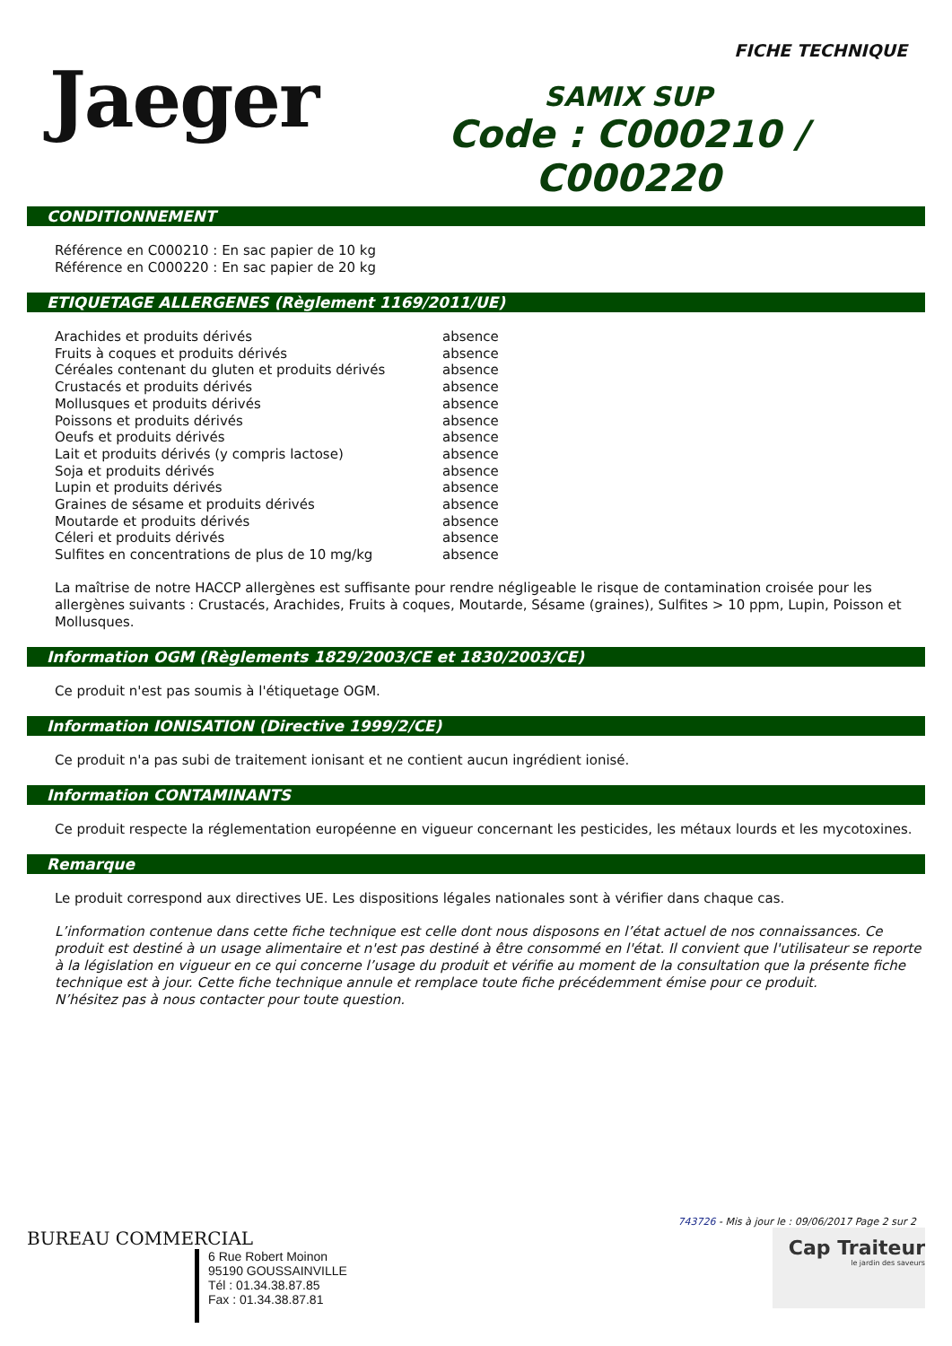FICHE TECHNIQUE
Jaeger
SAMIX SUP
Code : C000210 / C000220
CONDITIONNEMENT
Référence en C000210 : En sac papier de 10 kg
Référence en C000220 : En sac papier de 20 kg
ETIQUETAGE ALLERGENES (Règlement 1169/2011/UE)
| Arachides et produits dérivés | absence |
| Fruits à coques et produits dérivés | absence |
| Céréales contenant du gluten et produits dérivés | absence |
| Crustacés et produits dérivés | absence |
| Mollusques et produits dérivés | absence |
| Poissons et produits dérivés | absence |
| Oeufs et produits dérivés | absence |
| Lait et produits dérivés (y compris lactose) | absence |
| Soja et produits dérivés | absence |
| Lupin et produits dérivés | absence |
| Graines de sésame et produits dérivés | absence |
| Moutarde et produits dérivés | absence |
| Céleri et produits dérivés | absence |
| Sulfites en concentrations de plus de 10 mg/kg | absence |
La maîtrise de notre HACCP allergènes est suffisante pour rendre négligeable le risque de contamination croisée pour les allergènes suivants : Crustacés, Arachides, Fruits à coques, Moutarde, Sésame (graines), Sulfites > 10 ppm, Lupin, Poisson et Mollusques.
Information OGM (Règlements 1829/2003/CE et 1830/2003/CE)
Ce produit n'est pas soumis à l'étiquetage OGM.
Information IONISATION (Directive 1999/2/CE)
Ce produit n'a pas subi de traitement ionisant et ne contient aucun ingrédient ionisé.
Information CONTAMINANTS
Ce produit respecte la réglementation européenne en vigueur concernant les pesticides, les métaux lourds et les mycotoxines.
Remarque
Le produit correspond aux directives UE. Les dispositions légales nationales sont à vérifier dans chaque cas.
L’information contenue dans cette fiche technique est celle dont nous disposons en l’état actuel de nos connaissances. Ce produit est destiné à un usage alimentaire et n'est pas destiné à être consommé en l'état. Il convient que l'utilisateur se reporte à la législation en vigueur en ce qui concerne l’usage du produit et vérifie au moment de la consultation que la présente fiche technique est à jour. Cette fiche technique annule et remplace toute fiche précédemment émise pour ce produit.
N’hésitez pas à nous contacter pour toute question.
743726 - Mis à jour le : 09/06/2017 Page 2 sur 2
BUREAU COMMERCIAL
6 Rue Robert Moinon
95190 GOUSSAINVILLE
Tél : 01.34.38.87.85
Fax : 01.34.38.87.81
Cap Traiteur
le jardin des saveurs